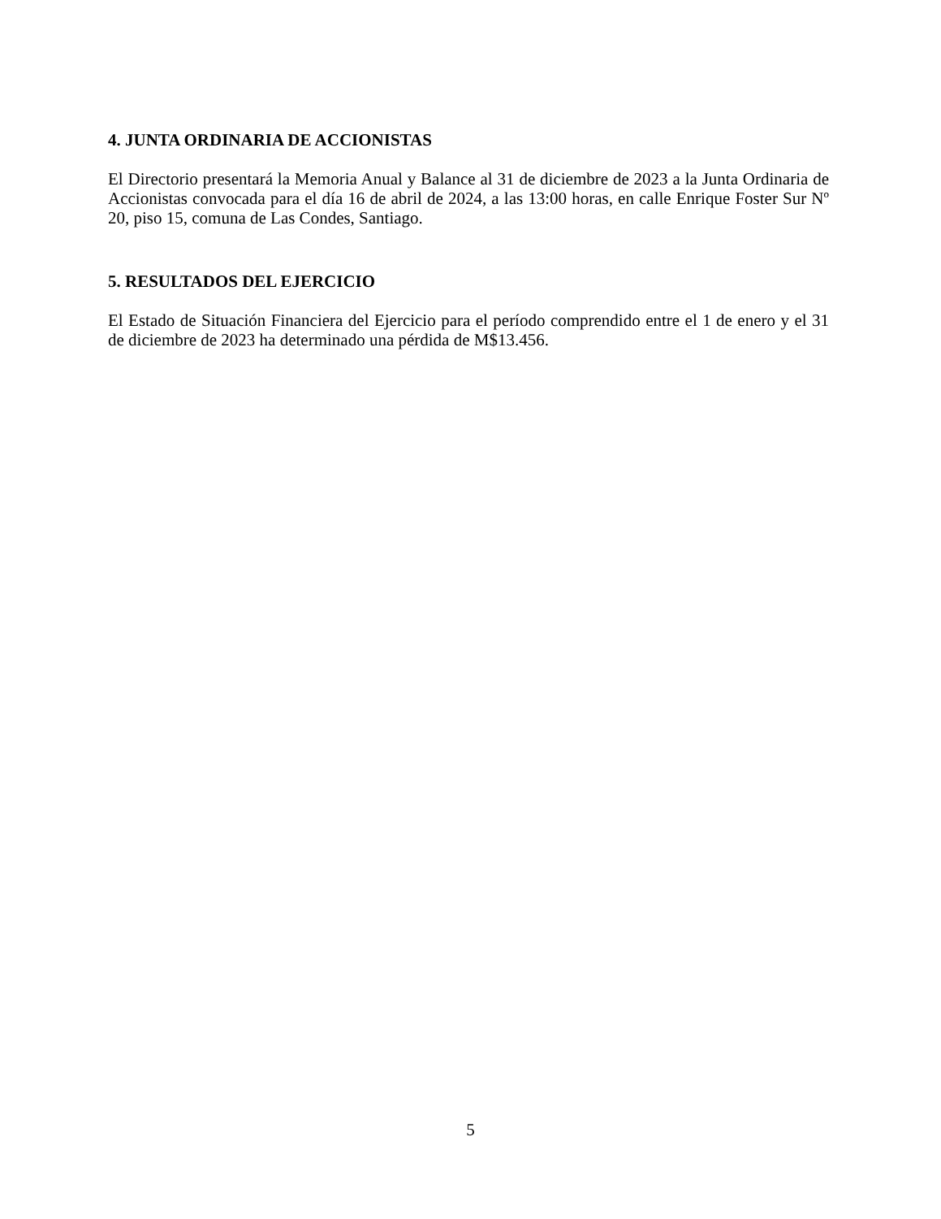4. JUNTA ORDINARIA DE ACCIONISTAS
El Directorio presentará la Memoria Anual y Balance al 31 de diciembre de 2023 a la Junta Ordinaria de Accionistas convocada para el día 16 de abril de 2024, a las 13:00 horas, en calle Enrique Foster Sur Nº 20, piso 15, comuna de Las Condes, Santiago.
5. RESULTADOS DEL EJERCICIO
El Estado de Situación Financiera del Ejercicio para el período comprendido entre el 1 de enero y el 31 de diciembre de 2023 ha determinado una pérdida de M$13.456.
5